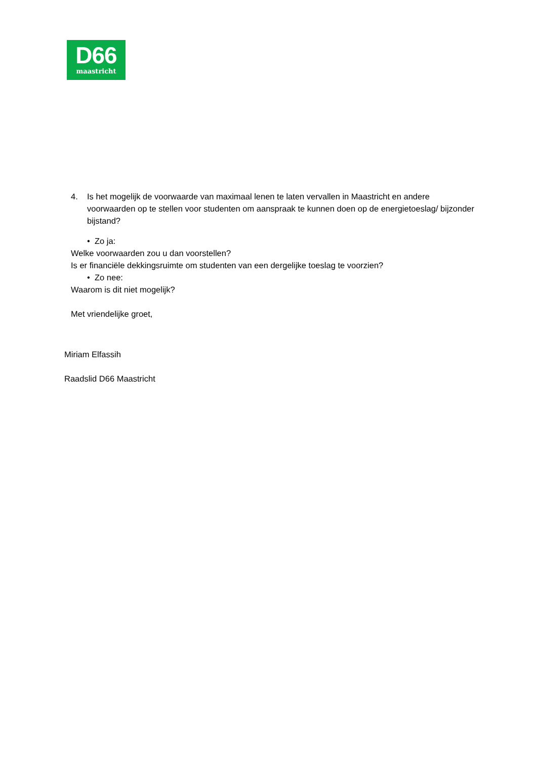D66
maastricht
4. Is het mogelijk de voorwaarde van maximaal lenen te laten vervallen in Maastricht en andere voorwaarden op te stellen voor studenten om aanspraak te kunnen doen op de energietoeslag/ bijzonder bijstand?
• Zo ja:
Welke voorwaarden zou u dan voorstellen?
Is er financiële dekkingsruimte om studenten van een dergelijke toeslag te voorzien?
• Zo nee:
Waarom is dit niet mogelijk?
Met vriendelijke groet,
Miriam Elfassih
Raadslid D66 Maastricht